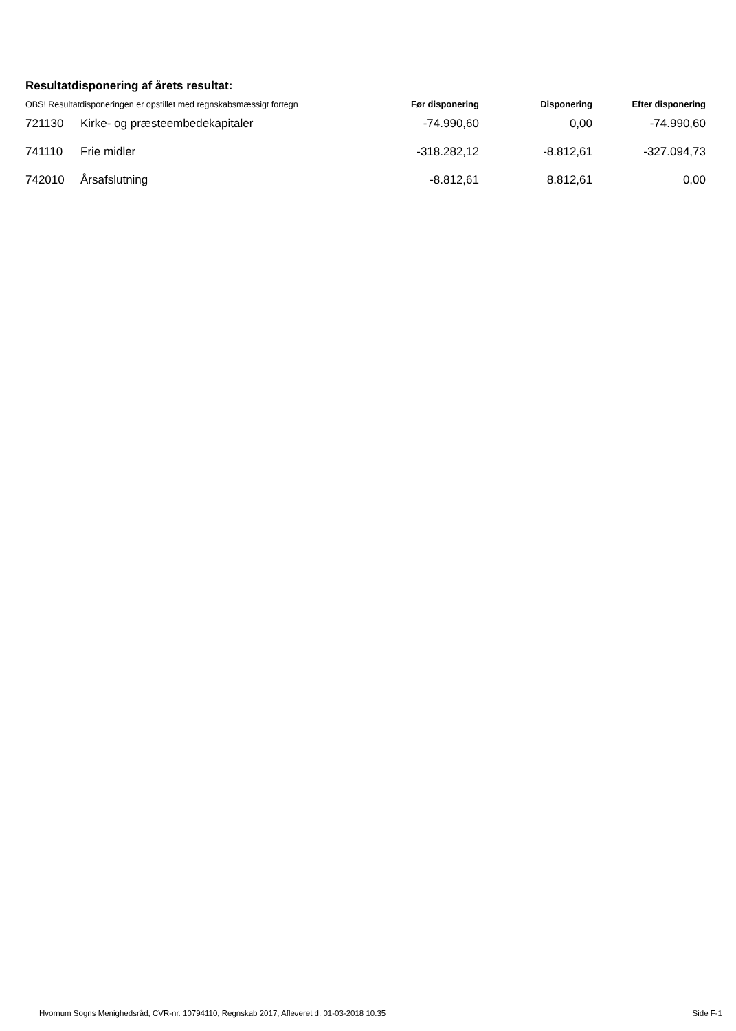Resultatdisponering af årets resultat:
| OBS! Resultatdisponeringen er opstillet med regnskabsmæssigt fortegn | | Før disponering | Disponering | Efter disponering |
| --- | --- | --- | --- | --- |
| 721130 | Kirke- og præsteembedekapitaler | -74.990,60 | 0,00 | -74.990,60 |
| 741110 | Frie midler | -318.282,12 | -8.812,61 | -327.094,73 |
| 742010 | Årsafslutning | -8.812,61 | 8.812,61 | 0,00 |
Hvornum Sogns Menighedsråd, CVR-nr. 10794110, Regnskab 2017, Afleveret d. 01-03-2018 10:35 Side F-1